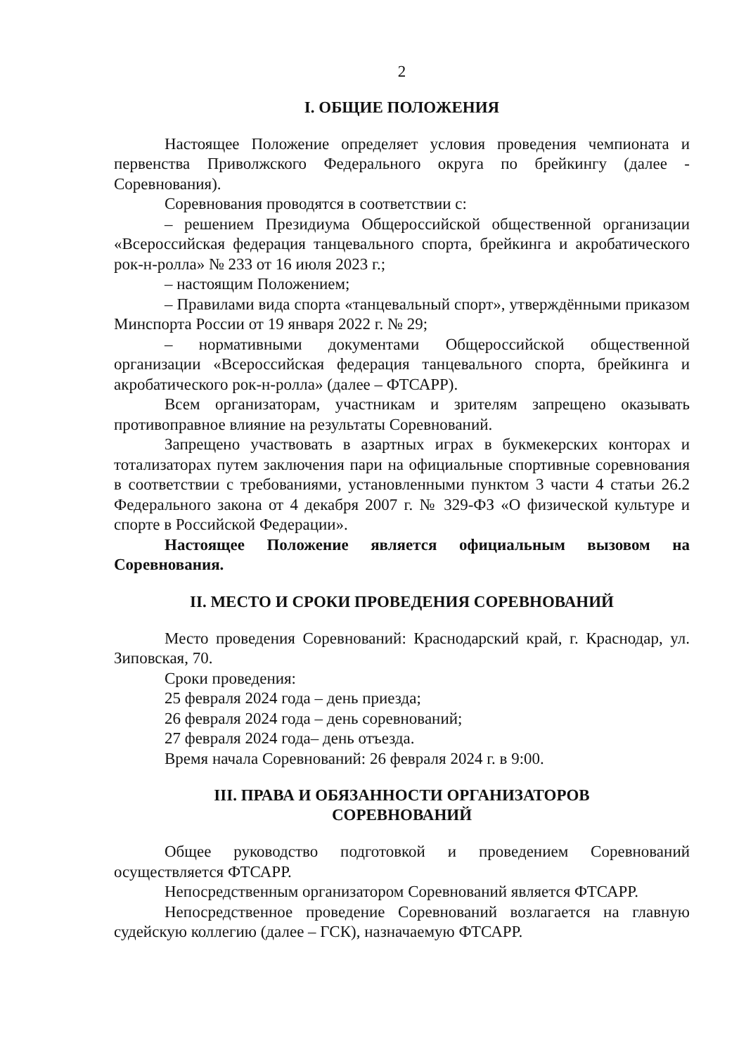2
I. ОБЩИЕ ПОЛОЖЕНИЯ
Настоящее Положение определяет условия проведения чемпионата и первенства Приволжского Федерального округа по брейкингу (далее - Соревнования).
Соревнования проводятся в соответствии с:
– решением Президиума Общероссийской общественной организации «Всероссийская федерация танцевального спорта, брейкинга и акробатического рок-н-ролла» № 233 от 16 июля 2023 г.;
– настоящим Положением;
– Правилами вида спорта «танцевальный спорт», утверждёнными приказом Минспорта России от 19 января 2022 г. № 29;
– нормативными документами Общероссийской общественной организации «Всероссийская федерация танцевального спорта, брейкинга и акробатического рок-н-ролла» (далее – ФТСАРР).
Всем организаторам, участникам и зрителям запрещено оказывать противоправное влияние на результаты Соревнований.
Запрещено участвовать в азартных играх в букмекерских конторах и тотализаторах путем заключения пари на официальные спортивные соревнования в соответствии с требованиями, установленными пунктом 3 части 4 статьи 26.2 Федерального закона от 4 декабря 2007 г. № 329-ФЗ «О физической культуре и спорте в Российской Федерации».
Настоящее Положение является официальным вызовом на Соревнования.
II. МЕСТО И СРОКИ ПРОВЕДЕНИЯ СОРЕВНОВАНИЙ
Место проведения Соревнований: Краснодарский край, г. Краснодар, ул. Зиповская, 70.
Сроки проведения:
25 февраля 2024 года – день приезда;
26 февраля 2024 года – день соревнований;
27 февраля 2024 года– день отъезда.
Время начала Соревнований: 26 февраля 2024 г. в 9:00.
III. ПРАВА И ОБЯЗАННОСТИ ОРГАНИЗАТОРОВ
СОРЕВНОВАНИЙ
Общее руководство подготовкой и проведением Соревнований осуществляется ФТСАРР.
Непосредственным организатором Соревнований является ФТСАРР.
Непосредственное проведение Соревнований возлагается на главную судейскую коллегию (далее – ГСК), назначаемую ФТСАРР.